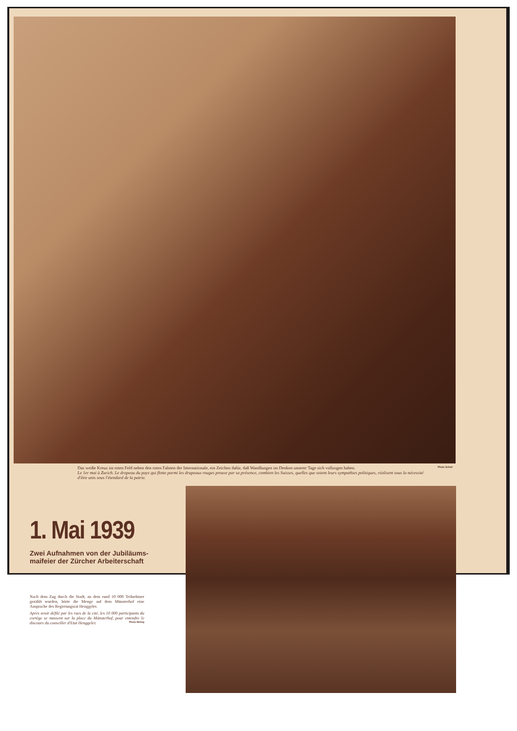Das weiße Kreuz im roten Feld neben den roten Fahnen der Internationale, ein Zeichen dafür, daß Wandlungen im Denken unserer Tage sich vollzogen haben.
Le 1er mai à Zurich. Le drapeau du pays qui flotte parmi les drapeaux rouges prouve par sa présence, combien les Suisses, quelles que soient leurs sympathies politiques, réalisent sous la nécessité d'être unis sous l'étendard de la patrie.
Photo Schuh
1. Mai 1939
Zwei Aufnahmen von der Jubiläums-
maifeier der Zürcher Arbeiterschaft
Nach dem Zug durch die Stadt, an dem rund 10 000 Teilnehmer gezählt wurden, hörte die Menge auf dem Münsterhof eine Ansprache des Regierungsrat Henggeler.
Après avoir défilé par les rues de la cité, les 10 000 participants du cortège se massent sur la place du Münsterhof, pour entendre le discours du conseiller d'Etat Henggeler. Photo Metzig